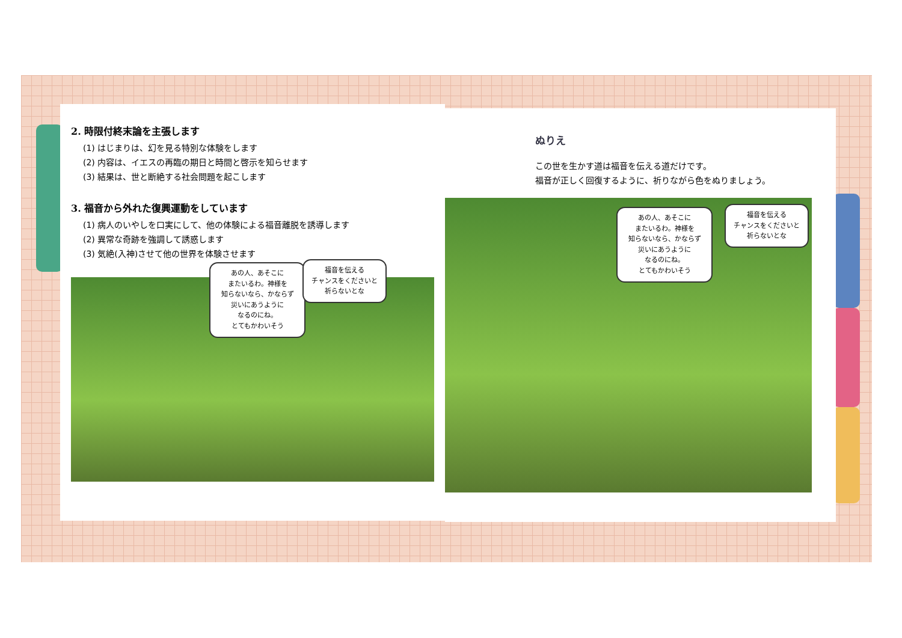2. 時限付終末論を主張します
(1) はじまりは、幻を見る特別な体験をします
(2) 内容は、イエスの再臨の期日と時間と啓示を知らせます
(3) 結果は、世と断絶する社会問題を起こします
3. 福音から外れた復興運動をしています
(1) 病人のいやしを口実にして、他の体験による福音離脱を誘導します
(2) 異常な奇跡を強調して誘惑します
(3) 気絶(入神)させて他の世界を体験させます
あの人、あそこに
またいるわ。神様を
知らないなら、かならず
災いにあうように
なるのにね。
とてもかわいそう
福音を伝える
チャンスをくださいと
祈らないとな
ぬりえ
この世を生かす道は福音を伝える道だけです。
福音が正しく回復するように、祈りながら色をぬりましょう。
あの人、あそこに
またいるわ。神様を
知らないなら、かならず
災いにあうように
なるのにね。
とてもかわいそう
福音を伝える
チャンスをくださいと
祈らないとな